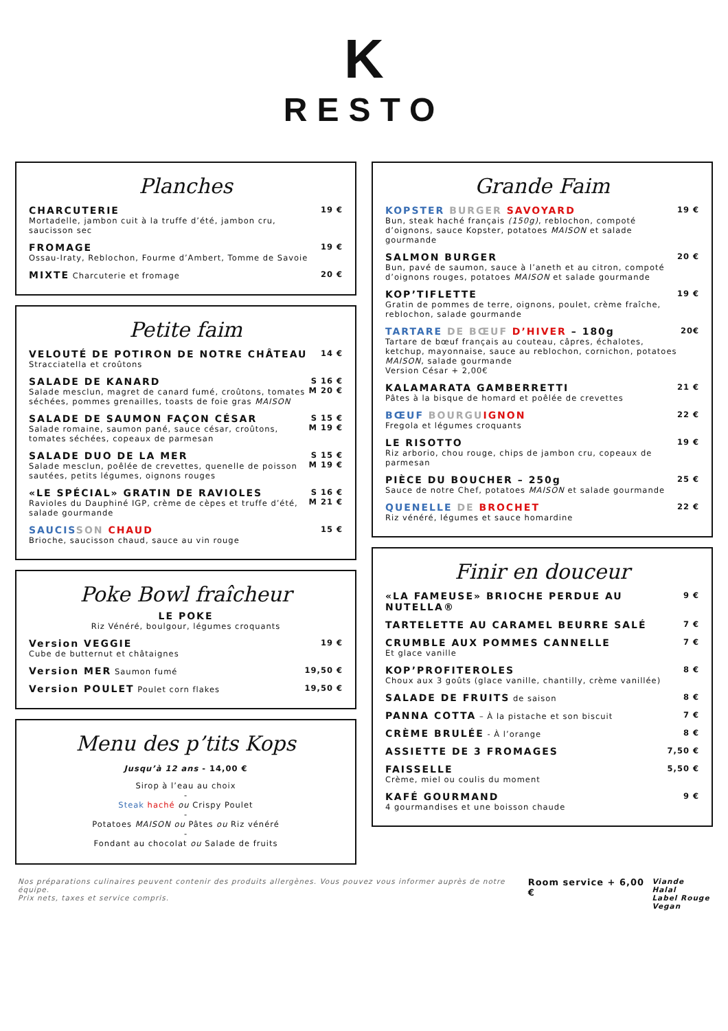K
RESTO
Planches
CHARCUTERIE
Mortadelle, jambon cuit à la truffe d’été, jambon cru, saucisson sec
19 €
FROMAGE
Ossau-Iraty, Reblochon, Fourme d’Ambert, Tomme de Savoie
19 €
MIXTE Charcuterie et fromage 20 €
Petite faim
VELOUTÉ DE POTIRON DE NOTRE CHÂTEAU
Stracciatella et croûtons
14 €
SALADE DE KANARD
Salade mesclun, magret de canard fumé, croûtons, tomates séchées, pommes grenailles, toasts de foie gras MAISON
S 16 €
M 20 €
SALADE DE SAUMON FAÇON CÉSAR
Salade romaine, saumon pané, sauce césar, croûtons, tomates séchées, copeaux de parmesan
S 15 €
M 19 €
SALADE DUO DE LA MER
Salade mesclun, poêlée de crevettes, quenelle de poisson sautées, petits légumes, oignons rouges
S 15 €
M 19 €
«LE SPÉCIAL» GRATIN DE RAVIOLES
Ravioles du Dauphiné IGP, crème de cèpes et truffe d’été, salade gourmande
S 16 €
M 21 €
SAUCIS SON CHAUD
Brioche, saucisson chaud, sauce au vin rouge
15 €
Poke Bowl fraîcheur
LE POKE
Riz Vénéré, boulgour, légumes croquants
Version VEGGIE
Cube de butternut et châtaignes
19 €
Version MER Saumon fumé 19,50 €
Version POULET Poulet corn flakes
19,50 €
Menu des p’tits Kops
Jusqu’à 12 ans - 14,00 €
Sirop à l’eau au choix
-
Steak haché ou Crispy Poulet
-
Potatoes MAISON ou Pâtes ou Riz vénéré
-
Fondant au chocolat ou Salade de fruits
Grande Faim
KOPSTER BURGER SAVOYARD
Bun, steak haché français (150g), reblochon, compoté d’oignons, sauce Kopster, potatoes MAISON et salade gourmande
19 €
SALMON BURGER
Bun, pavé de saumon, sauce à l’aneth et au citron, compoté d’oignons rouges, potatoes MAISON et salade gourmande
20 €
KOP’TIFLETTE
Gratin de pommes de terre, oignons, poulet, crème fraîche, reblochon, salade gourmande
19 €
TARTARE DE BŒUF D’HIVER – 180g
Tartare de bœuf français au couteau, câpres, échalotes, ketchup, mayonnaise, sauce au reblochon, cornichon, potatoes MAISON, salade gourmande
Version César + 2,00€
20€
KALAMARATA GAMBERRETTI
Pâtes à la bisque de homard et poêlée de crevettes
21 €
BŒUF BOURGU IGNON
Fregola et légumes croquants
22 €
LE RISOTTO
Riz arborio, chou rouge, chips de jambon cru, copeaux de parmesan
19 €
PIÈCE DU BOUCHER – 250g
Sauce de notre Chef, potatoes MAISON et salade gourmande
25 €
QUENELLE DE BROCHET
Riz vénéré, légumes et sauce homardine
22 €
Finir en douceur
«LA FAMEUSE» BRIOCHE PERDUE AU NUTELLA®
9 €
TARTELETTE AU CARAMEL BEURRE SALÉ
7 €
CRUMBLE AUX POMMES CANNELLE
Et glace vanille
7 €
KOP’PROFITEROLES
Choux aux 3 goûts (glace vanille, chantilly, crème vanillée)
8 €
SALADE DE FRUITS de saison 8 €
PANNA COTTA – À la pistache et son biscuit
7 €
CRÈME BRULÉE - À l’orange 8 €
ASSIETTE DE 3 FROMAGES
7,50 €
FAISSELLE
Crème, miel ou coulis du moment
5,50 €
KAFÉ GOURMAND
4 gourmandises et une boisson chaude
9 €
Nos préparations culinaires peuvent contenir des produits allergènes. Vous pouvez vous informer auprès de notre équipe.
Prix nets, taxes et service compris.
Room service + 6,00 €
Viande Halal
Label Rouge
Vegan